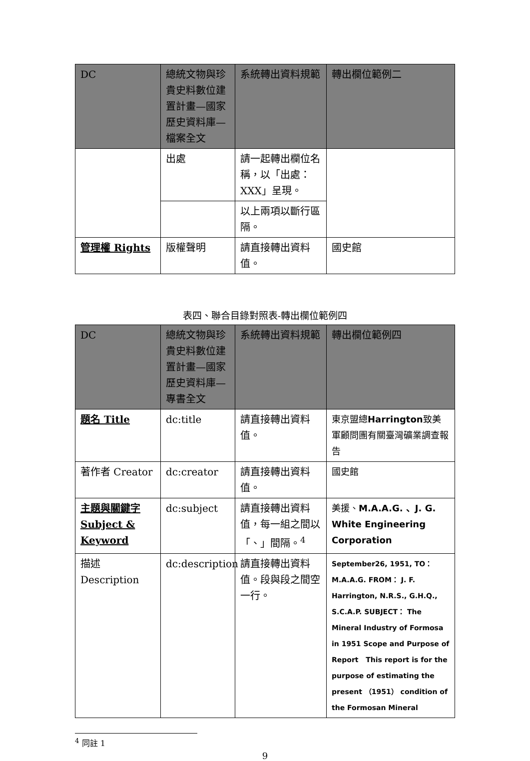| DC | 總統文物與珍貴史料數位建置計畫—國家歷史資料庫—檔案全文 | 系統轉出資料規範 | 轉出欄位範例二 |
| | 出處 | 請一起轉出欄位名稱，以「出處：XXX」呈現。 | |
| | | 以上兩項以斷行區隔。 | |
| 管理權 Rights | 版權聲明 | 請直接轉出資料值。 | 國史館 |
表四、聯合目錄對照表-轉出欄位範例四
| DC | 總統文物與珍貴史料數位建置計畫—國家歷史資料庫—專書全文 | 系統轉出資料規範 | 轉出欄位範例四 |
| 題名 Title | dc:title | 請直接轉出資料值。 | 東京盟總 Harrington 致美軍顧問團有關臺灣礦業調查報告 |
| 著作者 Creator | dc:creator | 請直接轉出資料值。 | 國史館 |
| 主題與關鍵字 Subject & Keyword | dc:subject | 請直接轉出資料值，每一組之間以「、」間隔。<sup>4</sup> | 美援、 M.A.A.G. 、J. G. White Engineering Corporation |
| 描述 Description | dc:description | 請直接轉出資料值。段與段之間空一行。 | September26, 1951, TO： M.A.A.G. FROM： J. F. Harrington, N.R.S., G.H.Q., S.C.A.P. SUBJECT： The Mineral Industry of Formosa in 1951 Scope and Purpose of Report This report is for the purpose of estimating the present （1951） condition of the Formosan Mineral |
<sup>4</sup> 同註 1
9